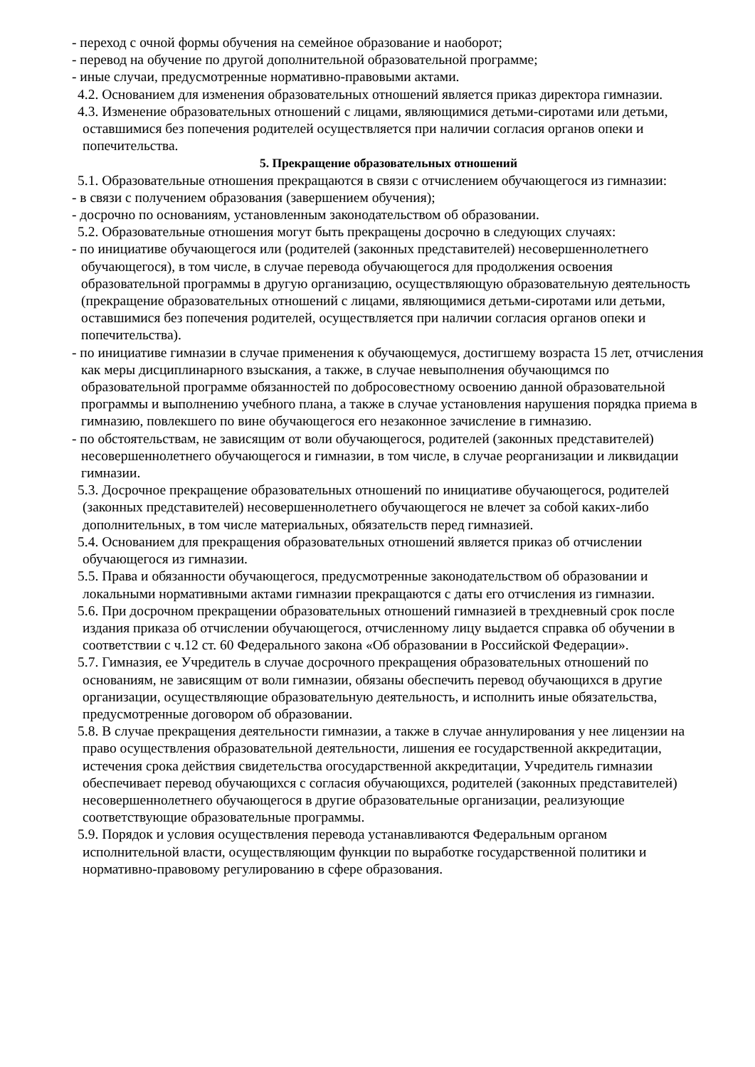- переход с очной формы обучения на семейное образование и наоборот;
- перевод на обучение по другой дополнительной образовательной программе;
- иные случаи, предусмотренные нормативно-правовыми актами.
4.2. Основанием для изменения образовательных отношений является приказ директора гимназии.
4.3. Изменение образовательных отношений с лицами, являющимися детьми-сиротами или детьми, оставшимися без попечения родителей осуществляется при наличии согласия органов опеки и попечительства.
5. Прекращение образовательных отношений
5.1. Образовательные отношения прекращаются в связи с отчислением обучающегося из гимназии:
- в связи с получением образования (завершением обучения);
- досрочно по основаниям, установленным законодательством об образовании.
5.2. Образовательные отношения могут быть прекращены досрочно в следующих случаях:
- по инициативе обучающегося или (родителей (законных представителей) несовершеннолетнего обучающегося), в том числе, в случае перевода обучающегося для продолжения освоения образовательной программы в другую организацию, осуществляющую образовательную деятельность (прекращение образовательных отношений с лицами, являющимися детьми-сиротами или детьми, оставшимися без попечения родителей, осуществляется при наличии согласия органов опеки и попечительства).
- по инициативе гимназии в случае применения к обучающемуся, достигшему возраста 15 лет, отчисления как меры дисциплинарного взыскания, а также, в случае невыполнения обучающимся по образовательной программе обязанностей по добросовестному освоению данной образовательной программы и выполнению учебного плана, а также в случае установления нарушения порядка приема в гимназию, повлекшего по вине обучающегося его незаконное зачисление в гимназию.
- по обстоятельствам, не зависящим от воли обучающегося, родителей (законных представителей) несовершеннолетнего обучающегося и гимназии, в том числе, в случае реорганизации и ликвидации гимназии.
5.3. Досрочное прекращение образовательных отношений по инициативе обучающегося, родителей (законных представителей) несовершеннолетнего обучающегося не влечет за собой каких-либо дополнительных, в том числе материальных, обязательств перед гимназией.
5.4. Основанием для прекращения образовательных отношений является приказ об отчислении обучающегося из гимназии.
5.5. Права и обязанности обучающегося, предусмотренные законодательством об образовании и локальными нормативными актами гимназии прекращаются с даты его отчисления из гимназии.
5.6. При досрочном прекращении образовательных отношений гимназией в трехдневный срок после издания приказа об отчислении обучающегося, отчисленному лицу выдается справка об обучении в соответствии с ч.12 ст. 60 Федерального закона «Об образовании в Российской Федерации».
5.7. Гимназия, ее Учредитель в случае досрочного прекращения образовательных отношений по основаниям, не зависящим от воли гимназии, обязаны обеспечить перевод обучающихся в другие организации, осуществляющие образовательную деятельность, и исполнить иные обязательства, предусмотренные договором об образовании.
5.8. В случае прекращения деятельности гимназии, а также в случае аннулирования у нее лицензии на право осуществления образовательной деятельности, лишения ее государственной аккредитации, истечения срока действия свидетельства огосударственной аккредитации, Учредитель гимназии обеспечивает перевод обучающихся с согласия обучающихся, родителей (законных представителей) несовершеннолетнего обучающегося в другие образовательные организации, реализующие соответствующие образовательные программы.
5.9. Порядок и условия осуществления перевода устанавливаются Федеральным органом исполнительной власти, осуществляющим функции по выработке государственной политики и нормативно-правовому регулированию в сфере образования.